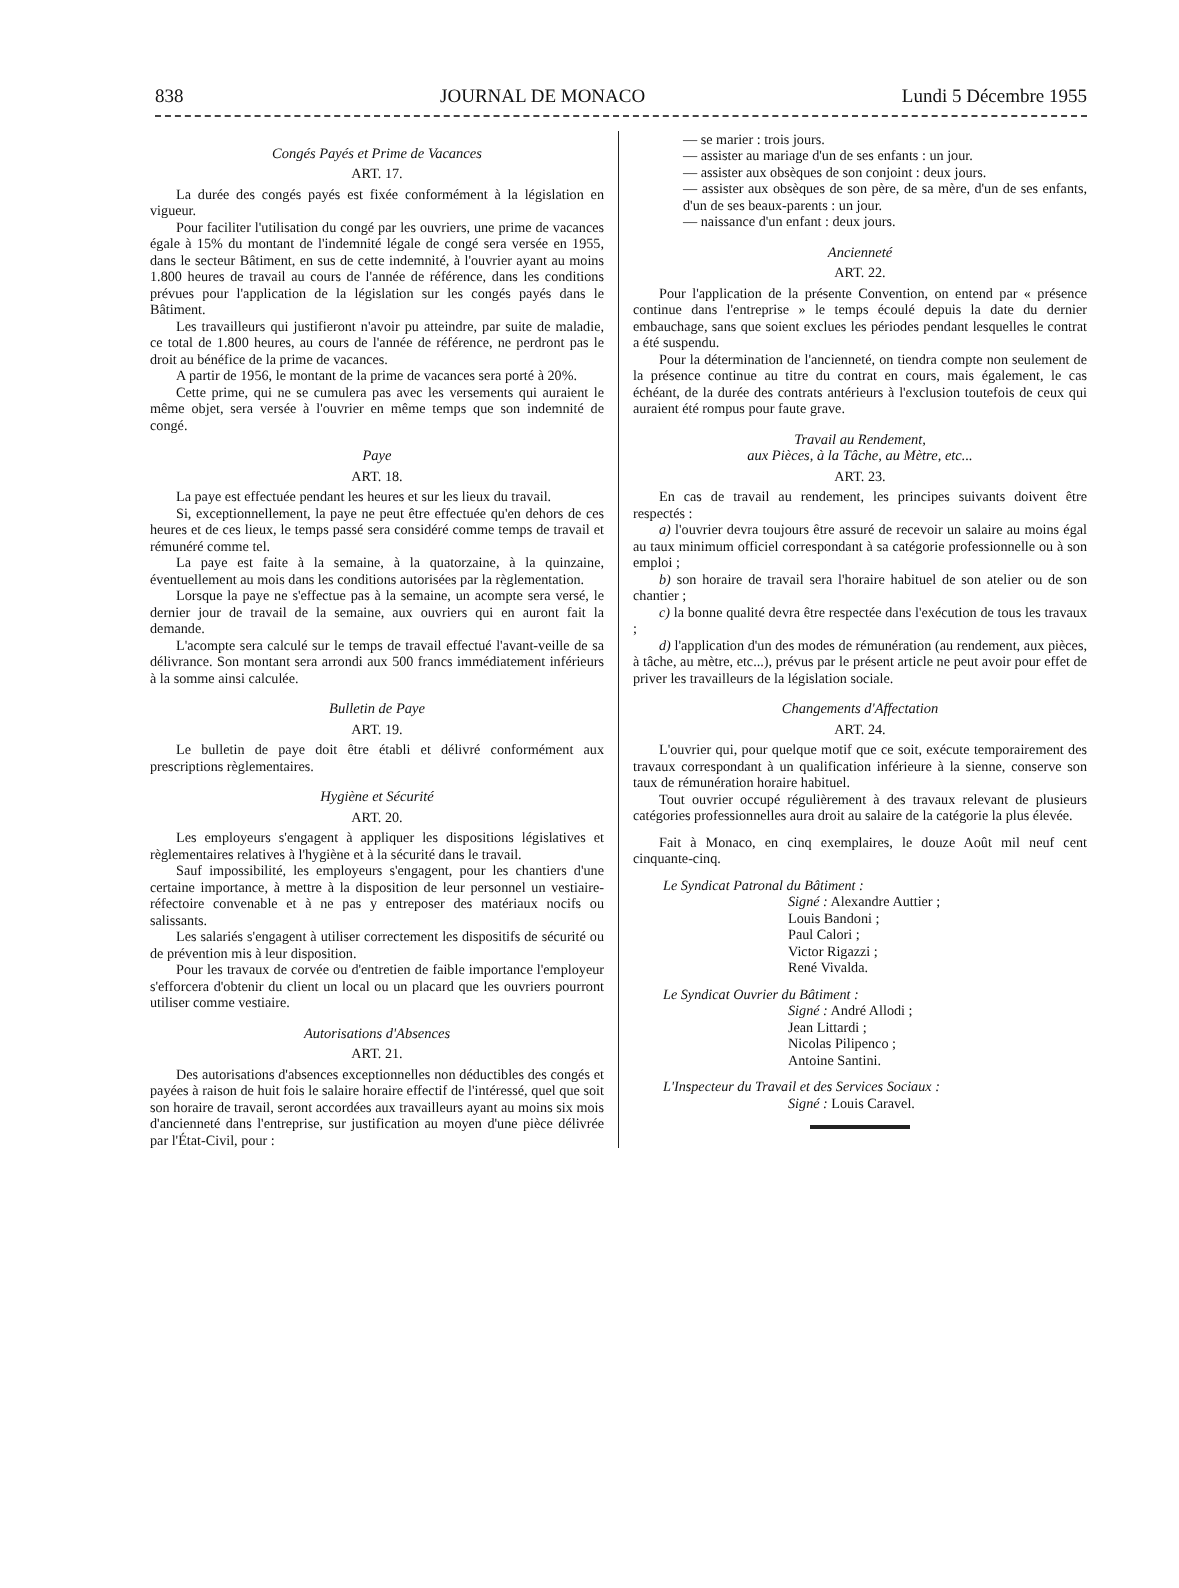838 JOURNAL DE MONACO Lundi 5 Décembre 1955
Congés Payés et Prime de Vacances
ART. 17.
La durée des congés payés est fixée conformément à la législation en vigueur.
Pour faciliter l'utilisation du congé par les ouvriers, une prime de vacances égale à 15% du montant de l'indemnité légale de congé sera versée en 1955, dans le secteur Bâtiment, en sus de cette indemnité, à l'ouvrier ayant au moins 1.800 heures de travail au cours de l'année de référence, dans les conditions prévues pour l'application de la législation sur les congés payés dans le Bâtiment.
Les travailleurs qui justifieront n'avoir pu atteindre, par suite de maladie, ce total de 1.800 heures, au cours de l'année de référence, ne perdront pas le droit au bénéfice de la prime de vacances.
A partir de 1956, le montant de la prime de vacances sera porté à 20%.
Cette prime, qui ne se cumulera pas avec les versements qui auraient le même objet, sera versée à l'ouvrier en même temps que son indemnité de congé.
Paye
ART. 18.
La paye est effectuée pendant les heures et sur les lieux du travail.
Si, exceptionnellement, la paye ne peut être effectuée qu'en dehors de ces heures et de ces lieux, le temps passé sera considéré comme temps de travail et rémunéré comme tel.
La paye est faite à la semaine, à la quatorzaine, à la quinzaine, éventuellement au mois dans les conditions autorisées par la règlementation.
Lorsque la paye ne s'effectue pas à la semaine, un acompte sera versé, le dernier jour de travail de la semaine, aux ouvriers qui en auront fait la demande.
L'acompte sera calculé sur le temps de travail effectué l'avant-veille de sa délivrance. Son montant sera arrondi aux 500 francs immédiatement inférieurs à la somme ainsi calculée.
Bulletin de Paye
ART. 19.
Le bulletin de paye doit être établi et délivré conformément aux prescriptions règlementaires.
Hygiène et Sécurité
ART. 20.
Les employeurs s'engagent à appliquer les dispositions législatives et règlementaires relatives à l'hygiène et à la sécurité dans le travail.
Sauf impossibilité, les employeurs s'engagent, pour les chantiers d'une certaine importance, à mettre à la disposition de leur personnel un vestiaire-réfectoire convenable et à ne pas y entreposer des matériaux nocifs ou salissants.
Les salariés s'engagent à utiliser correctement les dispositifs de sécurité ou de prévention mis à leur disposition.
Pour les travaux de corvée ou d'entretien de faible importance l'employeur s'efforcera d'obtenir du client un local ou un placard que les ouvriers pourront utiliser comme vestiaire.
Autorisations d'Absences
ART. 21.
Des autorisations d'absences exceptionnelles non déductibles des congés et payées à raison de huit fois le salaire horaire effectif de l'intéressé, quel que soit son horaire de travail, seront accordées aux travailleurs ayant au moins six mois d'ancienneté dans l'entreprise, sur justification au moyen d'une pièce délivrée par l'État-Civil, pour :
— se marier : trois jours.
— assister au mariage d'un de ses enfants : un jour.
— assister aux obsèques de son conjoint : deux jours.
— assister aux obsèques de son père, de sa mère, d'un de ses enfants, d'un de ses beaux-parents : un jour.
— naissance d'un enfant : deux jours.
Ancienneté
ART. 22.
Pour l'application de la présente Convention, on entend par « présence continue dans l'entreprise » le temps écoulé depuis la date du dernier embauchage, sans que soient exclues les périodes pendant lesquelles le contrat a été suspendu.
Pour la détermination de l'ancienneté, on tiendra compte non seulement de la présence continue au titre du contrat en cours, mais également, le cas échéant, de la durée des contrats antérieurs à l'exclusion toutefois de ceux qui auraient été rompus pour faute grave.
Travail au Rendement,
aux Pièces, à la Tâche, au Mètre, etc...
ART. 23.
En cas de travail au rendement, les principes suivants doivent être respectés :
a) l'ouvrier devra toujours être assuré de recevoir un salaire au moins égal au taux minimum officiel correspondant à sa catégorie professionnelle ou à son emploi ;
b) son horaire de travail sera l'horaire habituel de son atelier ou de son chantier ;
c) la bonne qualité devra être respectée dans l'exécution de tous les travaux ;
d) l'application d'un des modes de rémunération (au rendement, aux pièces, à tâche, au mètre, etc...), prévus par le présent article ne peut avoir pour effet de priver les travailleurs de la législation sociale.
Changements d'Affectation
ART. 24.
L'ouvrier qui, pour quelque motif que ce soit, exécute temporairement des travaux correspondant à un qualification inférieure à la sienne, conserve son taux de rémunération horaire habituel.
Tout ouvrier occupé régulièrement à des travaux relevant de plusieurs catégories professionnelles aura droit au salaire de la catégorie la plus élevée.
Fait à Monaco, en cinq exemplaires, le douze Août mil neuf cent cinquante-cinq.
Le Syndicat Patronal du Bâtiment :
Signé : Alexandre Auttier ;
Louis Bandoni ;
Paul Calori ;
Victor Rigazzi ;
René Vivalda.
Le Syndicat Ouvrier du Bâtiment :
Signé : André Allodi ;
Jean Littardi ;
Nicolas Pilipenco ;
Antoine Santini.
L'Inspecteur du Travail et des Services Sociaux :
Signé : Louis Caravel.